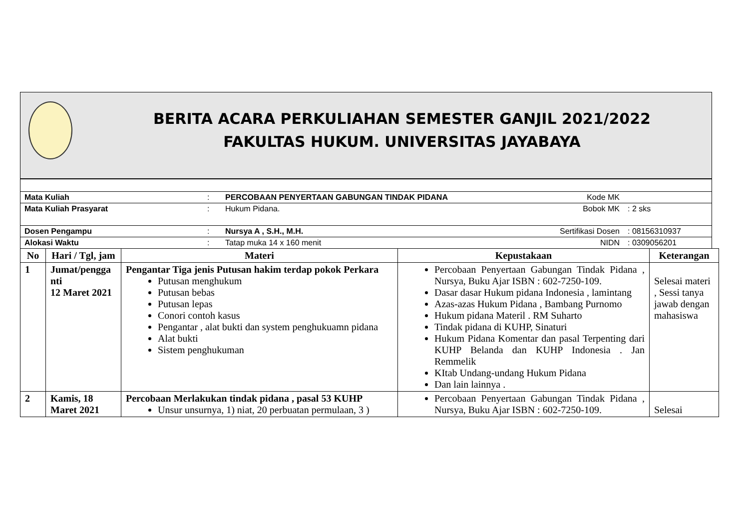BERITA ACARA PERKULIAHAN SEMESTER GANJIL 2021/2022
FAKULTAS HUKUM. UNIVERSITAS JAYABAYA
| Mata Kuliah | : | PERCOBAAN PENYERTAAN GABUNGAN TINDAK PIDANA | Kode MK | |
| Mata Kuliah Prasyarat | : | Hukum Pidana. | Bobok MK | : 2 sks |
| Dosen Pengampu | : | Nursya A , S.H., M.H. | Sertifikasi Dosen | : 08156310937 |
| Alokasi Waktu | : | Tatap muka 14 x 160 menit | NIDN | : 0309056201 |
| No | Hari / Tgl, jam | Materi | Kepustakaan | Keterangan |
| --- | --- | --- | --- | --- |
| 1 | Jumat/pengga nti 12 Maret 2021 | Pengantar Tiga jenis Putusan hakim terdap pokok Perkara Putusan menghukum Putusan bebas Putusan lepas Conori contoh kasus Pengantar , alat bukti dan system penghukuamn pidana Alat bukti Sistem penghukuman | Percobaan Penyertaan Gabungan Tindak Pidana , Nursya, Buku Ajar ISBN : 602-7250-109. Dasar dasar Hukum pidana Indonesia , lamintang Azas-azas Hukum Pidana , Bambang Purnomo Hukum pidana Materil . RM Suharto Tindak pidana di KUHP, Sinaturi Hukum Pidana Komentar dan pasal Terpenting dari KUHP Belanda dan KUHP Indonesia . Jan Remmelik KItab Undang-undang Hukum Pidana Dan lain lainnya . | Selesai materi , Sessi tanya jawab dengan mahasiswa |
| 2 | Kamis, 18 Maret 2021 | Percobaan Merlakukan tindak pidana , pasal 53 KUHP Unsur unsurnya, 1) niat, 20 perbuatan permulaan, 3 ) | Percobaan Penyertaan Gabungan Tindak Pidana , Nursya, Buku Ajar ISBN : 602-7250-109. | Selesai |